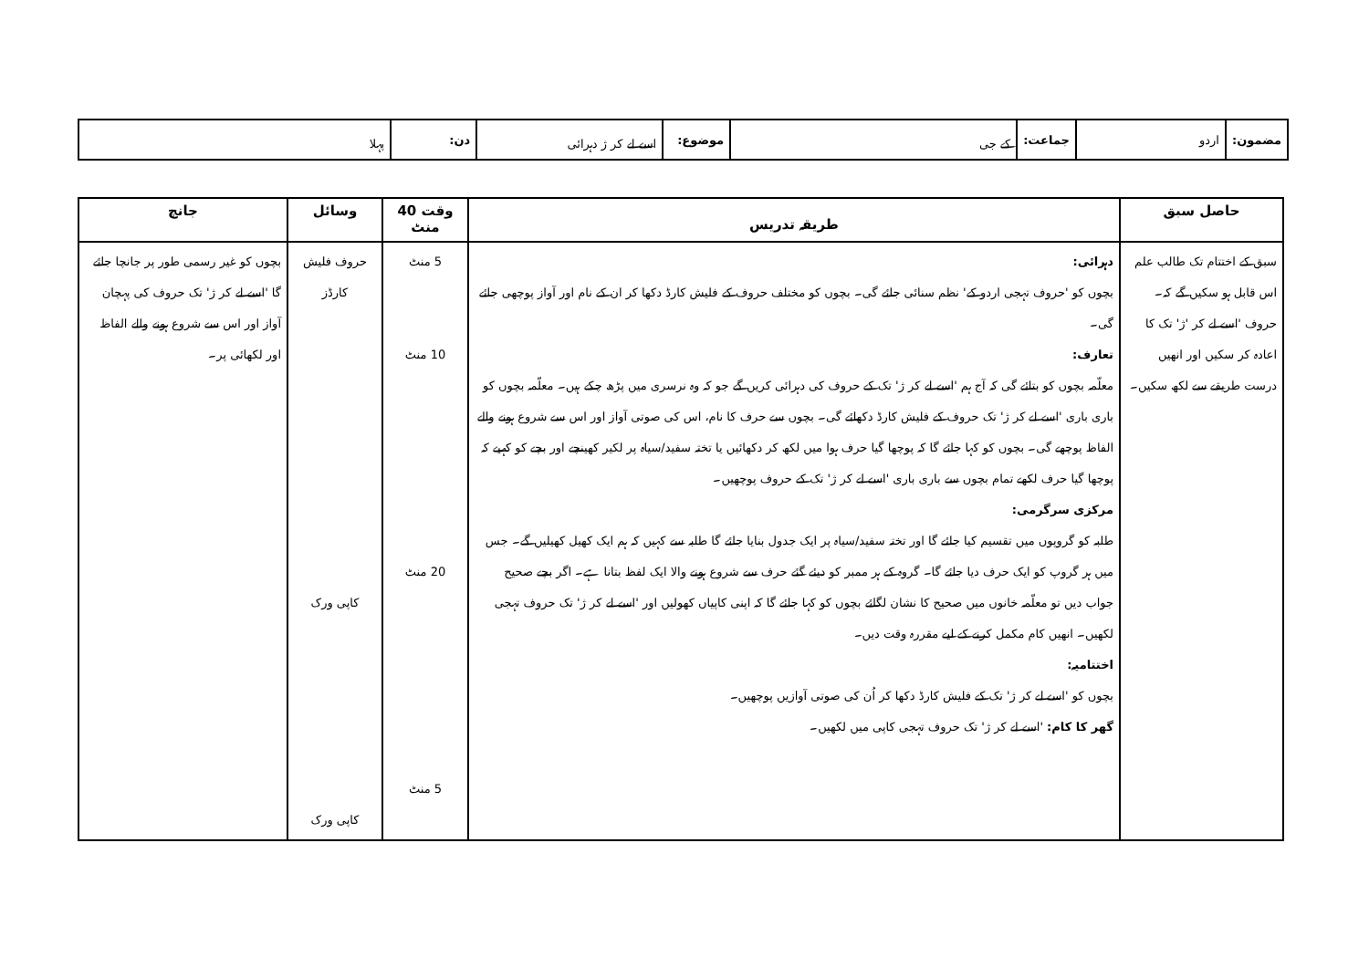| مضمون: | اردو | جماعت: | کے جی | موضوع: | اسے لے کر ژ دہرائی | دن: | پہلا |
| حاصل سبق | طریقہ تدریس | وقت 40 منٹ | وسائل | جانچ |
| --- | --- | --- | --- | --- |
| سبق کے اختتام تک طالب علم اس قابل ہو سکیں گے کہ۔ حروف 'اسے لے کر 'ژ' تک کا اعادہ کر سکیں اور انھیں درست طریقے سے لکھ سکیں۔ | دہرائی: بچوں کو 'حروف تہجی اردو کے' نظم سنائی جائے گی۔ بچوں کو مختلف حروف کے فلیش کارڈ دکھا کر ان کے نام اور آواز پوچھی جائے گی۔ تعارف: معلّمہ بچوں کو بتائے گی کہ آج ہم 'اسے لے کر ژ' تک کے حروف کی دہرائی کریں گے جو کہ وہ نرسری میں پڑھ چکے ہیں۔ معلّمہ بچوں کو باری باری 'اسے لے کر ژ' تک حروف کے فلیش کارڈ دکھائے گی۔ بچوں سے حرف کا نام، اس کی صوتی آواز اور اس سے شروع ہونے والے الفاظ پوچھے گی۔ بچوں کو کہا جائے گا کہ پوچھا گیا حرف ہوا میں لکھ کر دکھائیں یا تختہ سفید/سیاہ پر لکیر کھینچے اور بچے کو کہیے کہ پوچھا گیا حرف لکھے تمام بچوں سے باری باری 'اسے لے کر ژ' تک کے حروف پوچھیں۔ مرکزی سرگرمی: طلبہ کو گروپوں میں تقسیم کیا جائے گا اور تختہ سفید/سیاہ پر ایک جدول بنایا جائے گا طلبہ سے کہیں کہ ہم ایک کھیل کھیلیں گے۔ جس میں ہر گروپ کو ایک حرف دیا جائے گا۔ گروہ کے ہر ممبر کو دیئے گئے حرف سے شروع ہونے والا ایک لفظ بتانا ہے۔ اگر بچے صحیح جواب دیں تو معلّمہ خانوں میں صحیح کا نشان لگائے بچوں کو کہا جائے گا کہ اپنی کاپیاں کھولیں اور 'اسے لے کر ژ' تک حروف تہجی لکھیں۔ انھیں کام مکمل کرنے کے لیے مقررہ وقت دیں۔ اختتامیہ: بچوں کو 'اسے لے کر ژ' تک کے فلیش کارڈ دکھا کر اُن کی صوتی آوازیں پوچھیں۔ گھر کا کام: 'اسے لے کر ژ' تک حروف تہجی کاپی میں لکھیں۔ | 5 منٹ 10 منٹ 20 منٹ 5 منٹ | حروف فلیش کارڈز کاپی ورک کاپی ورک | بچوں کو غیر رسمی طور پر جانچا جائے گا 'اسے لے کر ژ' تک حروف کی پہچان آواز اور اس سے شروع ہونے والے الفاظ اور لکھائی پر۔ |